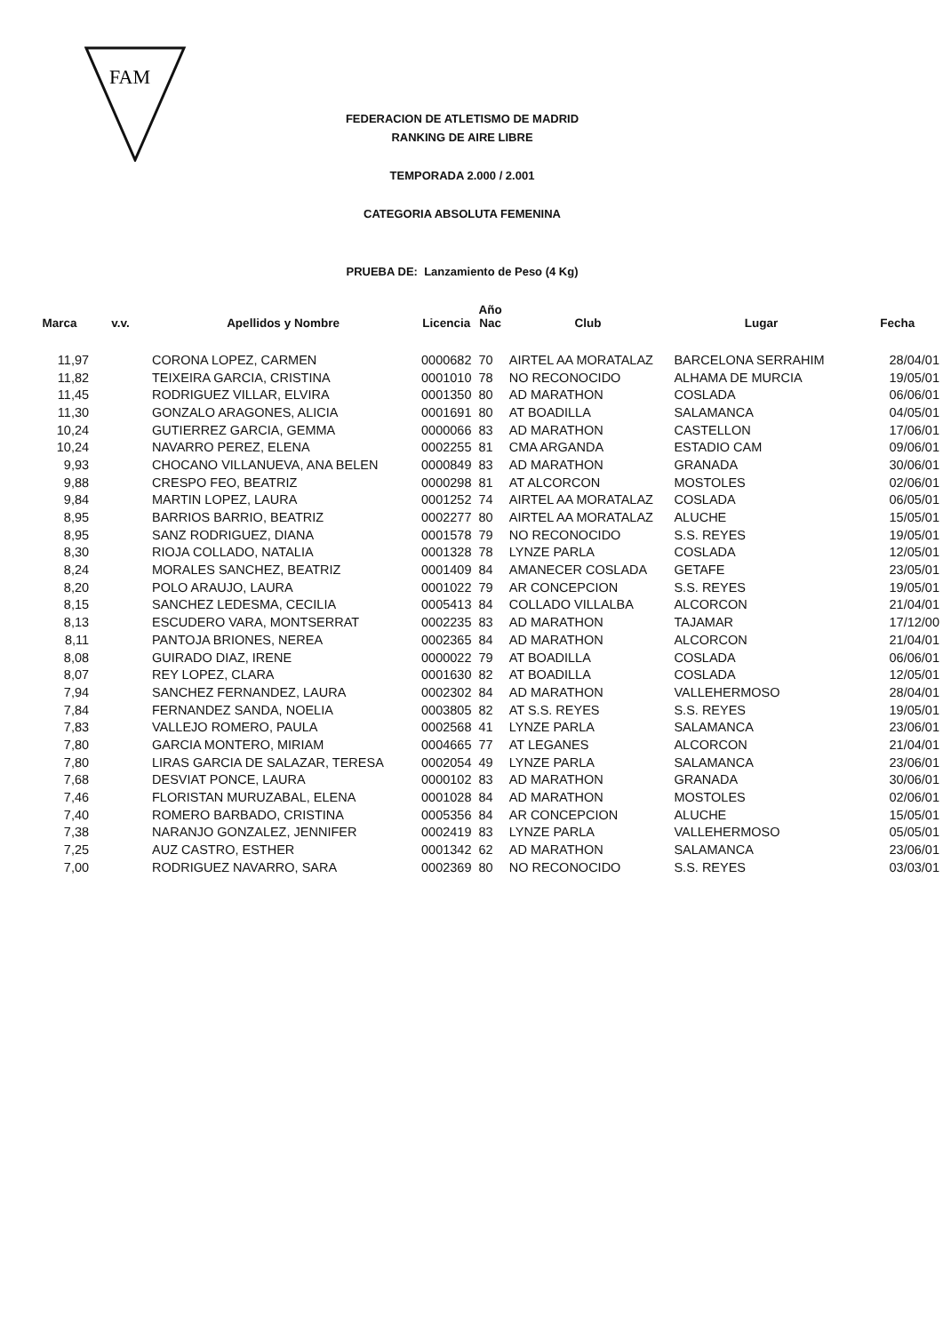FAM
FEDERACION DE ATLETISMO DE MADRID
RANKING DE AIRE LIBRE
TEMPORADA 2.000 / 2.001
CATEGORIA ABSOLUTA FEMENINA
PRUEBA DE: Lanzamiento de Peso (4 Kg)
| Marca | v.v. | Apellidos y Nombre | Licencia | Año Nac | Club | Lugar | Fecha |
| --- | --- | --- | --- | --- | --- | --- | --- |
| 11,97 | | CORONA LOPEZ, CARMEN | 0000682 | 70 | AIRTEL AA MORATALAZ | BARCELONA SERRAHIM | 28/04/01 |
| 11,82 | | TEIXEIRA GARCIA, CRISTINA | 0001010 | 78 | NO RECONOCIDO | ALHAMA DE MURCIA | 19/05/01 |
| 11,45 | | RODRIGUEZ VILLAR, ELVIRA | 0001350 | 80 | AD MARATHON | COSLADA | 06/06/01 |
| 11,30 | | GONZALO ARAGONES, ALICIA | 0001691 | 80 | AT BOADILLA | SALAMANCA | 04/05/01 |
| 10,24 | | GUTIERREZ GARCIA, GEMMA | 0000066 | 83 | AD MARATHON | CASTELLON | 17/06/01 |
| 10,24 | | NAVARRO PEREZ, ELENA | 0002255 | 81 | CMA ARGANDA | ESTADIO CAM | 09/06/01 |
| 9,93 | | CHOCANO VILLANUEVA, ANA BELEN | 0000849 | 83 | AD MARATHON | GRANADA | 30/06/01 |
| 9,88 | | CRESPO FEO, BEATRIZ | 0000298 | 81 | AT ALCORCON | MOSTOLES | 02/06/01 |
| 9,84 | | MARTIN LOPEZ, LAURA | 0001252 | 74 | AIRTEL AA MORATALAZ | COSLADA | 06/05/01 |
| 8,95 | | BARRIOS BARRIO, BEATRIZ | 0002277 | 80 | AIRTEL AA MORATALAZ | ALUCHE | 15/05/01 |
| 8,95 | | SANZ RODRIGUEZ, DIANA | 0001578 | 79 | NO RECONOCIDO | S.S. REYES | 19/05/01 |
| 8,30 | | RIOJA COLLADO, NATALIA | 0001328 | 78 | LYNZE PARLA | COSLADA | 12/05/01 |
| 8,24 | | MORALES SANCHEZ, BEATRIZ | 0001409 | 84 | AMANECER COSLADA | GETAFE | 23/05/01 |
| 8,20 | | POLO ARAUJO, LAURA | 0001022 | 79 | AR CONCEPCION | S.S. REYES | 19/05/01 |
| 8,15 | | SANCHEZ LEDESMA, CECILIA | 0005413 | 84 | COLLADO VILLALBA | ALCORCON | 21/04/01 |
| 8,13 | | ESCUDERO VARA, MONTSERRAT | 0002235 | 83 | AD MARATHON | TAJAMAR | 17/12/00 |
| 8,11 | | PANTOJA BRIONES, NEREA | 0002365 | 84 | AD MARATHON | ALCORCON | 21/04/01 |
| 8,08 | | GUIRADO DIAZ, IRENE | 0000022 | 79 | AT BOADILLA | COSLADA | 06/06/01 |
| 8,07 | | REY LOPEZ, CLARA | 0001630 | 82 | AT BOADILLA | COSLADA | 12/05/01 |
| 7,94 | | SANCHEZ FERNANDEZ, LAURA | 0002302 | 84 | AD MARATHON | VALLEHERMOSO | 28/04/01 |
| 7,84 | | FERNANDEZ SANDA, NOELIA | 0003805 | 82 | AT S.S. REYES | S.S. REYES | 19/05/01 |
| 7,83 | | VALLEJO ROMERO, PAULA | 0002568 | 41 | LYNZE PARLA | SALAMANCA | 23/06/01 |
| 7,80 | | GARCIA MONTERO, MIRIAM | 0004665 | 77 | AT LEGANES | ALCORCON | 21/04/01 |
| 7,80 | | LIRAS GARCIA DE SALAZAR, TERESA | 0002054 | 49 | LYNZE PARLA | SALAMANCA | 23/06/01 |
| 7,68 | | DESVIAT PONCE, LAURA | 0000102 | 83 | AD MARATHON | GRANADA | 30/06/01 |
| 7,46 | | FLORISTAN MURUZABAL, ELENA | 0001028 | 84 | AD MARATHON | MOSTOLES | 02/06/01 |
| 7,40 | | ROMERO BARBADO, CRISTINA | 0005356 | 84 | AR CONCEPCION | ALUCHE | 15/05/01 |
| 7,38 | | NARANJO GONZALEZ, JENNIFER | 0002419 | 83 | LYNZE PARLA | VALLEHERMOSO | 05/05/01 |
| 7,25 | | AUZ CASTRO, ESTHER | 0001342 | 62 | AD MARATHON | SALAMANCA | 23/06/01 |
| 7,00 | | RODRIGUEZ NAVARRO, SARA | 0002369 | 80 | NO RECONOCIDO | S.S. REYES | 03/03/01 |